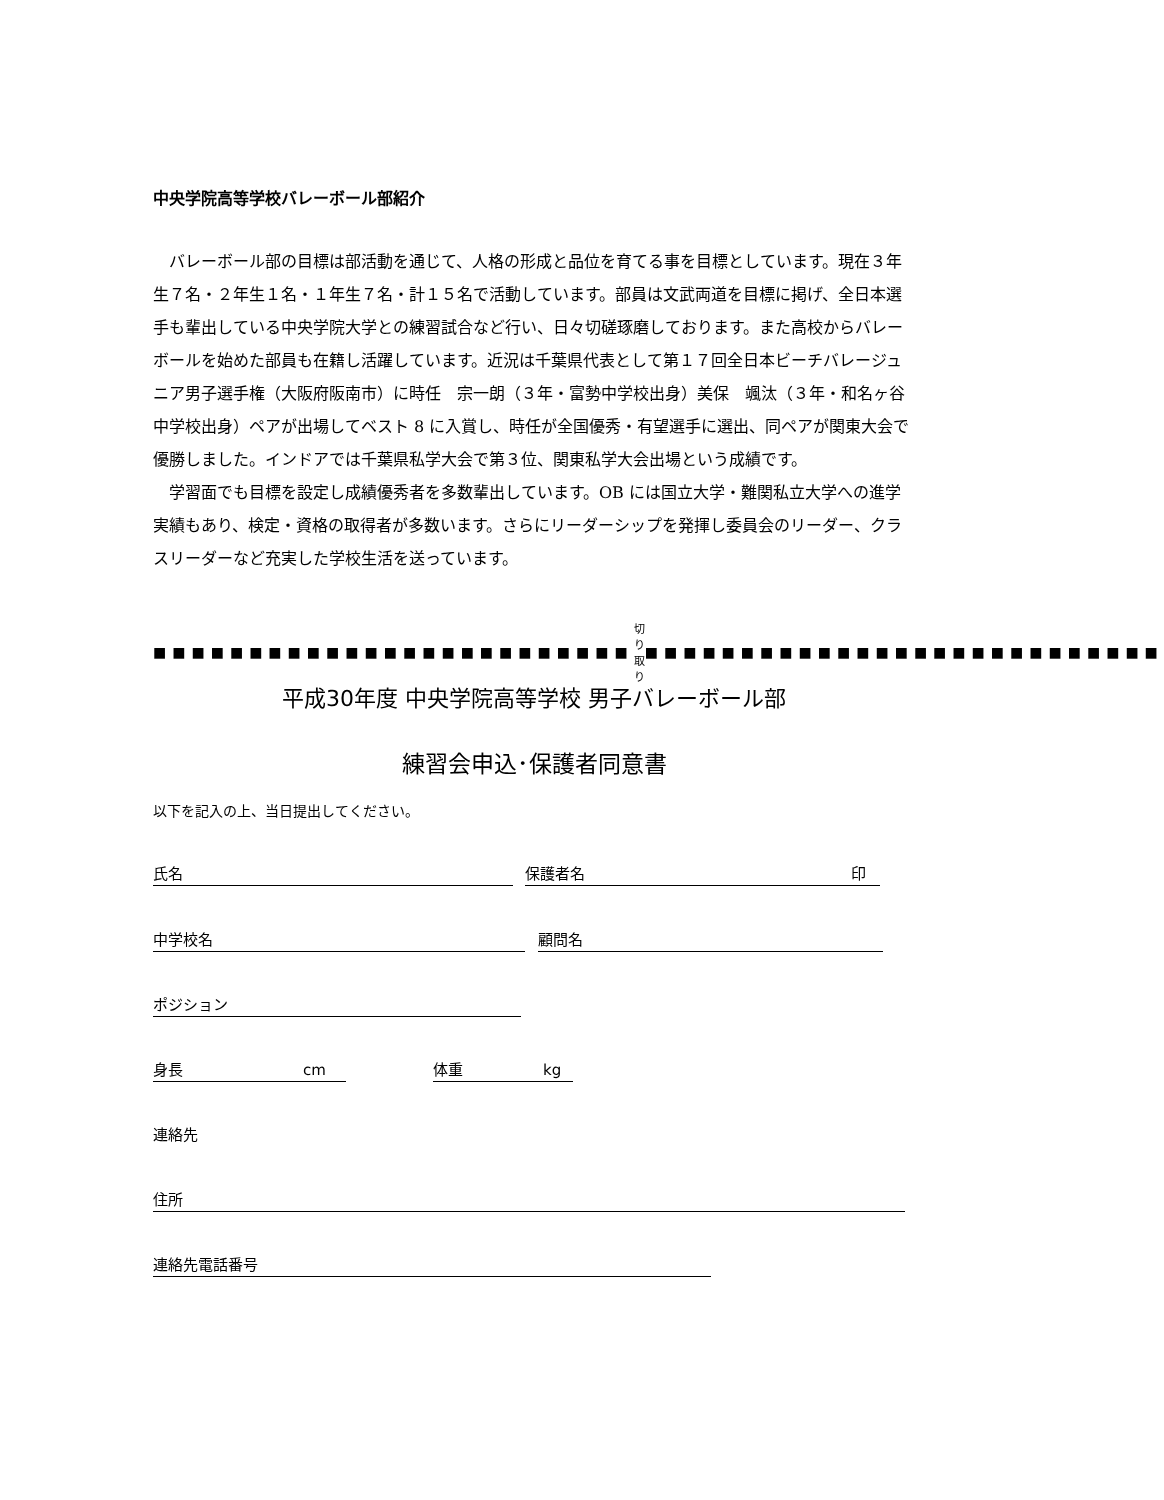中央学院高等学校バレーボール部紹介
バレーボール部の目標は部活動を通じて、人格の形成と品位を育てる事を目標としています。現在３年生７名・２年生１名・１年生７名・計１５名で活動しています。部員は文武両道を目標に掲げ、全日本選手も輩出している中央学院大学との練習試合など行い、日々切磋琢磨しております。また高校からバレーボールを始めた部員も在籍し活躍しています。近況は千葉県代表として第１７回全日本ビーチバレージュニア男子選手権（大阪府阪南市）に時任　宗一朗（３年・富勢中学校出身）美保　颯汰（３年・和名ヶ谷中学校出身）ペアが出場してベスト 8 に入賞し、時任が全国優秀・有望選手に選出、同ペアが関東大会で優勝しました。インドアでは千葉県私学大会で第３位、関東私学大会出場という成績です。
学習面でも目標を設定し成績優秀者を多数輩出しています。OB には国立大学・難関私立大学への進学実績もあり、検定・資格の取得者が多数います。さらにリーダーシップを発揮し委員会のリーダー、クラスリーダーなど充実した学校生活を送っています。
■■■■■■■■■■■■■■■■■■■■■■■■■ 切り取り ■■■■■■■■■■■■■■■■■■■■■■■■■■■
平成30年度 中央学院高等学校 男子バレーボール部
練習会申込･保護者同意書
以下を記入の上、当日提出してください。
氏名 保護者名 印
中学校名 顧問名
ポジション
身長 cm 体重 kg
連絡先
住所
連絡先電話番号